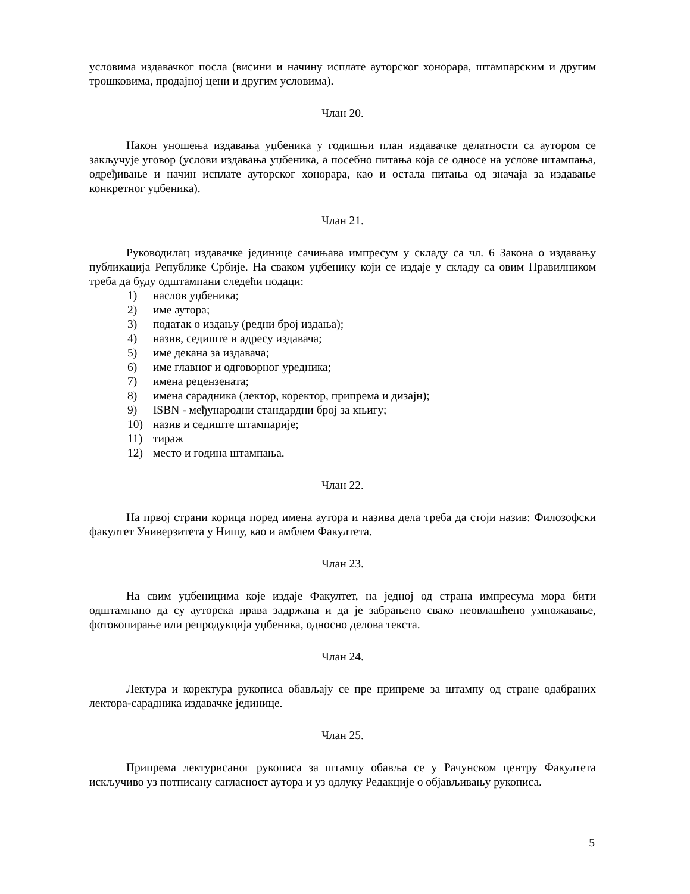условима издавачког посла (висини и начину исплате ауторског хонорара, штампарским и другим трошковима, продајној цени и другим условима).
Члан 20.
Након уношења издавања уџбеника у годишњи план издавачке делатности са аутором се закључује уговор (услови издавања уџбеника, а посебно питања која се односе на услове штампања, одређивање и начин исплате ауторског хонорара, као и остала питања од значаја за издавање конкретног уџбеника).
Члан 21.
Руководилац издавачке јединице сачињава импресум у складу са чл. 6 Закона о издавању публикација Републике Србије. На сваком уџбенику који се издаје у складу са овим Правилником треба да буду одштампани следећи подаци:
1) наслов уџбеника;
2) име аутора;
3) податак о издању (редни број издања);
4) назив, седиште и адресу издавача;
5) име декана за издавача;
6) име главног и одговорног уредника;
7) имена рецензената;
8) имена сарадника (лектор, коректор, припрема и дизајн);
9) ISBN - међународни стандардни број за књигу;
10) назив и седиште штампарије;
11) тираж
12) место и година штампања.
Члан 22.
На првој страни корица поред имена аутора и назива дела треба да стоји назив: Филозофски факултет Универзитета у Нишу, као и амблем Факултета.
Члан 23.
На свим уџбеницима које издаје Факултет, на једној од страна импресума мора бити одштампано да су ауторска права задржана и да је забрањено свако неовлашћено умножавање, фотокопирање или репродукција уџбеника, односно делова текста.
Члан 24.
Лектура и коректура рукописа обављају се пре припреме за штампу од стране одабраних лектора-сарадника издавачке јединице.
Члан 25.
Припрема лектурисаног рукописа за штампу обавља се у Рачунском центру Факултета искључиво уз потписану сагласност аутора и уз одлуку Редакције о објављивању рукописа.
5